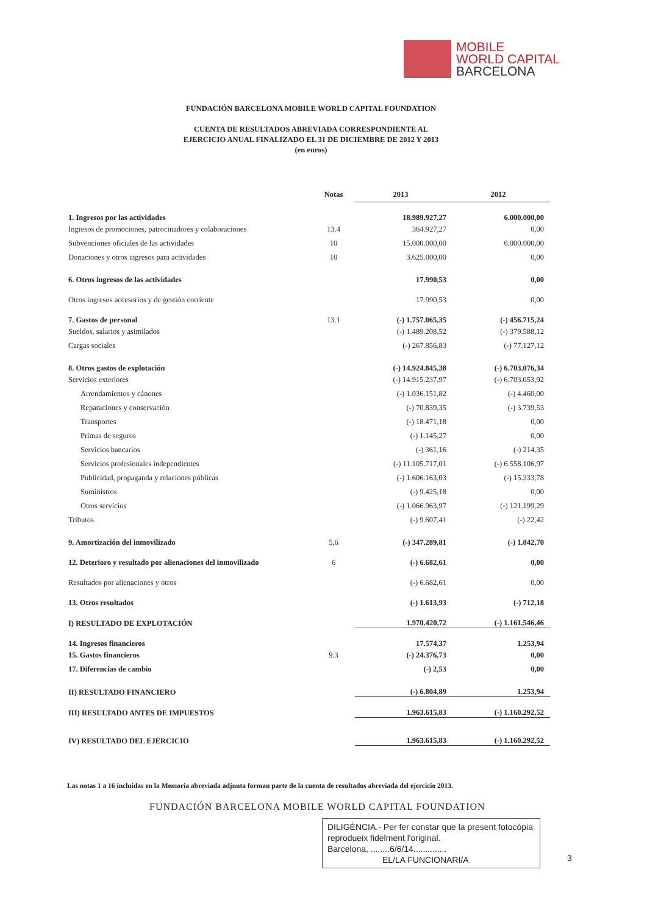MOBILE
WORLD CAPITAL
BARCELONA
FUNDACIÓN BARCELONA MOBILE WORLD CAPITAL FOUNDATION
CUENTA DE RESULTADOS ABREVIADA CORRESPONDIENTE AL
EJERCICIO ANUAL FINALIZADO EL 31 DE DICIEMBRE DE 2012 Y 2013
(en euros)
| | Notas | 2013 | 2012 |
| --- | --- | --- | --- |
| 1. Ingresos por las actividades | | 18.989.927,27 | 6.000.000,00 |
| Ingresos de promociones, patrocinadores y colaboraciones | 13.4 | 364.927,27 | 0,00 |
| Subvenciones oficiales de las actividades | 10 | 15.000.000,00 | 6.000.000,00 |
| Donaciones y otros ingresos para actividades | 10 | 3.625.000,00 | 0,00 |
| 6. Otros ingresos de las actividades | | 17.990,53 | 0,00 |
| Otros ingresos accesorios y de gestión corriente | | 17.990,53 | 0,00 |
| 7. Gastos de personal | 13.1 | (-) 1.757.065,35 | (-) 456.715,24 |
| Sueldos, salarios y asimilados | | (-) 1.489.208,52 | (-) 379.588,12 |
| Cargas sociales | | (-) 267.856,83 | (-) 77.127,12 |
| 8. Otros gastos de explotación | | (-) 14.924.845,38 | (-) 6.703.076,34 |
| Servicios exteriores | | (-) 14.915.237,97 | (-) 6.703.053,92 |
| Arrendamientos y cánones | | (-) 1.036.151,82 | (-) 4.460,00 |
| Reparaciones y conservación | | (-) 70.839,35 | (-) 3.739,53 |
| Transportes | | (-) 18.471,18 | 0,00 |
| Primas de seguros | | (-) 1.145,27 | 0,00 |
| Servicios bancarios | | (-) 361,16 | (-) 214,35 |
| Servicios profesionales independientes | | (-) 11.105.717,01 | (-) 6.558.106,97 |
| Publicidad, propaganda y relaciones públicas | | (-) 1.606.163,03 | (-) 15.333,78 |
| Suministros | | (-) 9.425,18 | 0,00 |
| Otros servicios | | (-) 1.066.963,97 | (-) 121.199,29 |
| Tributos | | (-) 9.607,41 | (-) 22,42 |
| 9. Amortización del inmovilizado | 5,6 | (-) 347.289,81 | (-) 1.042,70 |
| 12. Deterioro y resultado por alienaciones del inmovilizado | 6 | (-) 6.682,61 | 0,00 |
| Resultados por alienaciones y otros | | (-) 6.682,61 | 0,00 |
| 13. Otros resultados | | (-) 1.613,93 | (-) 712,18 |
| I) RESULTADO DE EXPLOTACIÓN | | 1.970.420,72 | (-) 1.161.546,46 |
| 14. Ingresos financieros | | 17.574,37 | 1.253,94 |
| 15. Gastos financieros | 9.3 | (-) 24.376,73 | 0,00 |
| 17. Diferencias de cambio | | (-) 2,53 | 0,00 |
| II) RESULTADO FINANCIERO | | (-) 6.804,89 | 1.253,94 |
| III) RESULTADO ANTES DE IMPUESTOS | | 1.963.615,83 | (-) 1.160.292,52 |
| IV) RESULTADO DEL EJERCICIO | | 1.963.615,83 | (-) 1.160.292,52 |
Las notas 1 a 16 incluidas en la Memoria abreviada adjunta forman parte de la cuenta de resultados abreviada del ejercicio 2013.
FUNDACIÓN BARCELONA MOBILE WORLD CAPITAL FOUNDATION
DILIGÈNCIA.- Per fer constar que la present fotocòpia reprodueix fidelment l'original.
Barcelona, ........6/6/14..............
EL/LA FUNCIONARI/A
3